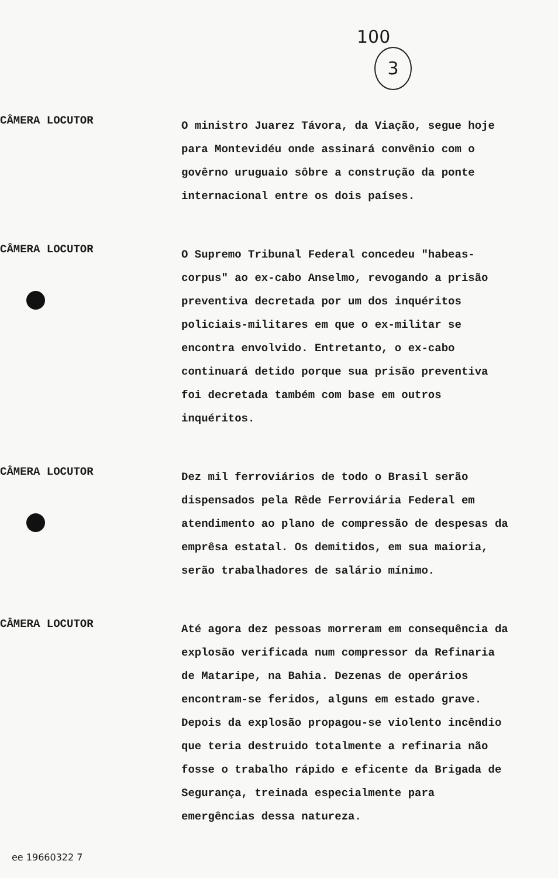100
3
CÂMERA LOCUTOR
O ministro Juarez Távora, da Viação, segue hoje para Montevidéu onde assinará convênio com o govêrno uruguaio sôbre a construção da ponte internacional entre os dois países.
CÂMERA LOCUTOR
O Supremo Tribunal Federal concedeu "habeas-corpus" ao ex-cabo Anselmo, revogando a prisão preventiva decretada por um dos inquéritos policiais-militares em que o ex-militar se encontra envolvido. Entretanto, o ex-cabo continuará detido porque sua prisão preventiva foi decretada também com base em outros inquéritos.
CÂMERA LOCUTOR
Dez mil ferroviários de todo o Brasil serão dispensados pela Rêde Ferroviária Federal em atendimento ao plano de compressão de despesas da emprêsa estatal. Os demitidos, em sua maioria, serão trabalhadores de salário mínimo.
CÂMERA LOCUTOR
Até agora dez pessoas morreram em consequência da explosão verificada num compressor da Refinaria de Mataripe, na Bahia. Dezenas de operários encontram-se feridos, alguns em estado grave. Depois da explosão propagou-se violento incêndio que teria destruido totalmente a refinaria não fosse o trabalho rápido e eficente da Brigada de Segurança, treinada especialmente para emergências dessa natureza.
ee 19660322 7